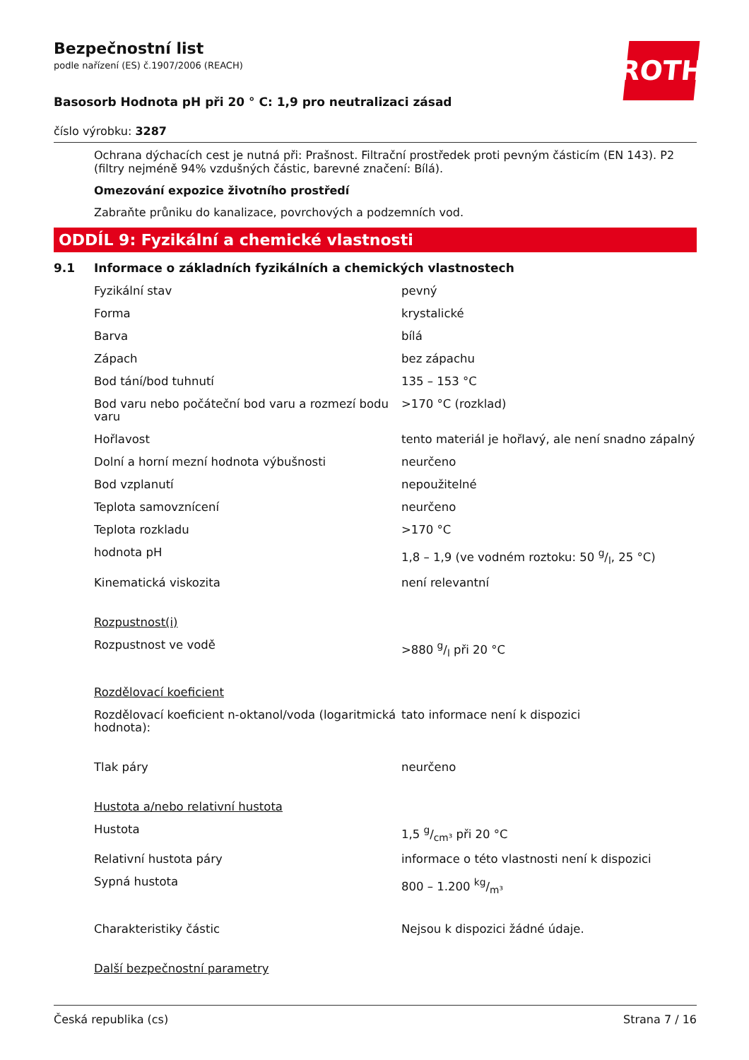ROTH
Bezpečnostní list
podle nařízení (ES) č.1907/2006 (REACH)
Basosorb Hodnota pH při 20 ° C: 1,9 pro neutralizaci zásad
číslo výrobku: 3287
Ochrana dýchacích cest je nutná při: Prašnost. Filtrační prostředek proti pevným částicím (EN 143). P2 (filtry nejméně 94% vzdušných částic, barevné značení: Bílá).
Omezování expozice životního prostředí
Zabraňte průniku do kanalizace, povrchových a podzemních vod.
ODDÍL 9: Fyzikální a chemické vlastnosti
9.1 Informace o základních fyzikálních a chemických vlastnostech
| Fyzikální stav | pevný |
| Forma | krystalické |
| Barva | bílá |
| Zápach | bez zápachu |
| Bod tání/bod tuhnutí | 135 – 153 °C |
| Bod varu nebo počáteční bod varu a rozmezí bodu varu | >170 °C (rozklad) |
| Hořlavost | tento materiál je hořlavý, ale není snadno zápalný |
| Dolní a horní mezní hodnota výbušnosti | neurčeno |
| Bod vzplanutí | nepoužitelné |
| Teplota samovznícení | neurčeno |
| Teplota rozkladu | >170 °C |
| hodnota pH | 1,8 – 1,9 (ve vodném roztoku: 50 g/l, 25 °C) |
| Kinematická viskozita | není relevantní |
| Rozpustnost(i) | |
| Rozpustnost ve vodě | >880 g/l při 20 °C |
| Rozdělovací koeficient | |
| Rozdělovací koeficient n-oktanol/voda (logaritmická hodnota): | tato informace není k dispozici |
| Tlak páry | neurčeno |
| Hustota a/nebo relativní hustota | |
| Hustota | 1,5 g/cm³ při 20 °C |
| Relativní hustota páry | informace o této vlastnosti není k dispozici |
| Sypná hustota | 800 – 1.200 kg/m³ |
| Charakteristiky částic | Nejsou k dispozici žádné údaje. |
| Další bezpečnostní parametry | |
Česká republika (cs) Strana 7 / 16